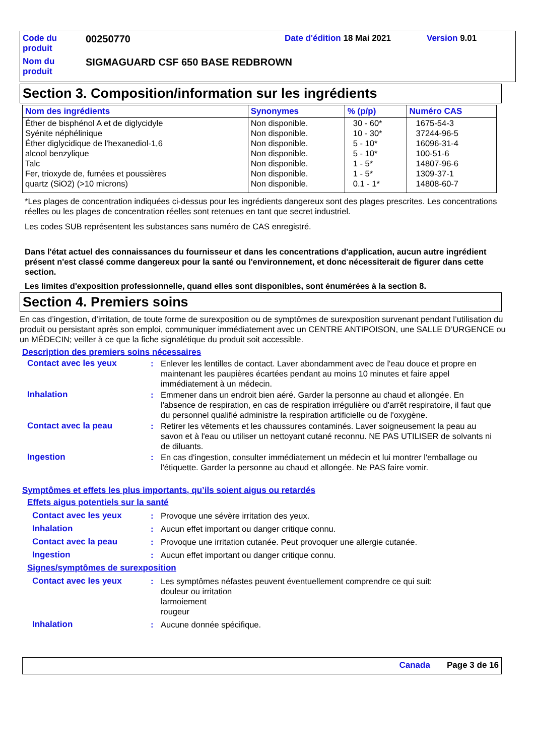| Code du produit | 00250770 | Date d'édition 18 Mai 2021 | Version 9.01 |
| Nom du produit | SIGMAGUARD CSF 650 BASE REDBROWN | | |
Section 3. Composition/information sur les ingrédients
| Nom des ingrédients | Synonymes | % (p/p) | Numéro CAS |
| --- | --- | --- | --- |
| Éther de bisphénol A et de diglycidyle Syénite néphélinique Éther diglycidique de l'hexanediol-1,6 alcool benzylique Talc Fer, trioxyde de, fumées et poussières quartz (SiO2) (>10 microns) | Non disponible. Non disponible. Non disponible. Non disponible. Non disponible. Non disponible. Non disponible. | 30 - 60* 10 - 30* 5 - 10* 5 - 10* 1 - 5* 1 - 5* 0.1 - 1* | 1675-54-3 37244-96-5 16096-31-4 100-51-6 14807-96-6 1309-37-1 14808-60-7 |
*Les plages de concentration indiquées ci-dessus pour les ingrédients dangereux sont des plages prescrites. Les concentrations réelles ou les plages de concentration réelles sont retenues en tant que secret industriel.
Les codes SUB représentent les substances sans numéro de CAS enregistré.
Dans l'état actuel des connaissances du fournisseur et dans les concentrations d'application, aucun autre ingrédient présent n'est classé comme dangereux pour la santé ou l'environnement, et donc nécessiterait de figurer dans cette section.
Les limites d'exposition professionnelle, quand elles sont disponibles, sont énumérées à la section 8.
Section 4. Premiers soins
En cas d’ingestion, d’irritation, de toute forme de surexposition ou de symptômes de surexposition survenant pendant l’utilisation du produit ou persistant après son emploi, communiquer immédiatement avec un CENTRE ANTIPOISON, une SALLE D’URGENCE ou un MÉDECIN; veiller à ce que la fiche signalétique du produit soit accessible.
Description des premiers soins nécessaires
Contact avec les yeux : Enlever les lentilles de contact. Laver abondamment avec de l'eau douce et propre en maintenant les paupières écartées pendant au moins 10 minutes et faire appel immédiatement à un médecin.
Inhalation : Emmener dans un endroit bien aéré. Garder la personne au chaud et allongée. En l'absence de respiration, en cas de respiration irrégulière ou d'arrêt respiratoire, il faut que du personnel qualifié administre la respiration artificielle ou de l'oxygène.
Contact avec la peau : Retirer les vêtements et les chaussures contaminés. Laver soigneusement la peau au savon et à l'eau ou utiliser un nettoyant cutané reconnu. NE PAS UTILISER de solvants ni de diluants.
Ingestion : En cas d'ingestion, consulter immédiatement un médecin et lui montrer l'emballage ou l'étiquette. Garder la personne au chaud et allongée. Ne PAS faire vomir.
Symptômes et effets les plus importants, qu’ils soient aigus ou retardés
Effets aigus potentiels sur la santé
Contact avec les yeux : Provoque une sévère irritation des yeux.
Inhalation : Aucun effet important ou danger critique connu.
Contact avec la peau : Provoque une irritation cutanée. Peut provoquer une allergie cutanée.
Ingestion : Aucun effet important ou danger critique connu.
Signes/symptômes de surexposition
Contact avec les yeux : Les symptômes néfastes peuvent éventuellement comprendre ce qui suit:
douleur ou irritation
larmoiement
rougeur
Inhalation : Aucune donnée spécifique.
Canada Page 3 de 16